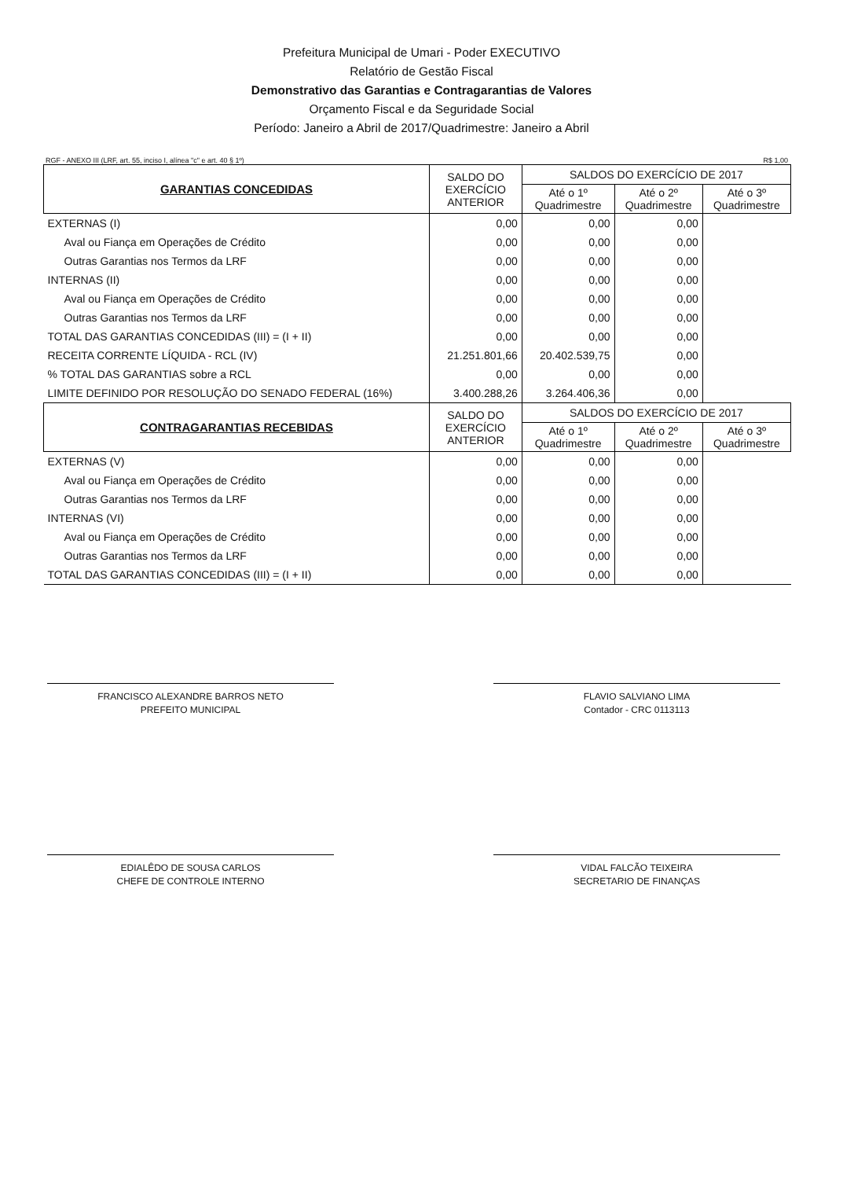Prefeitura Municipal de Umari - Poder EXECUTIVO
Relatório de Gestão Fiscal
Demonstrativo das Garantias e Contragarantias de Valores
Orçamento Fiscal e da Seguridade Social
Período: Janeiro a Abril de 2017/Quadrimestre: Janeiro a Abril
RGF - ANEXO III (LRF, art. 55, inciso I, alínea "c" e art. 40 § 1º) R$ 1,00
| GARANTIAS CONCEDIDAS | SALDO DO EXERCÍCIO ANTERIOR | SALDOS DO EXERCÍCIO DE 2017 | | |
| --- | --- | --- | --- | --- |
| | | Até o 1º Quadrimestre | Até o 2º Quadrimestre | Até o 3º Quadrimestre |
| EXTERNAS (I) | 0,00 | 0,00 | 0,00 | |
| Aval ou Fiança em Operações de Crédito | 0,00 | 0,00 | 0,00 | |
| Outras Garantias nos Termos da LRF | 0,00 | 0,00 | 0,00 | |
| INTERNAS (II) | 0,00 | 0,00 | 0,00 | |
| Aval ou Fiança em Operações de Crédito | 0,00 | 0,00 | 0,00 | |
| Outras Garantias nos Termos da LRF | 0,00 | 0,00 | 0,00 | |
| TOTAL DAS GARANTIAS CONCEDIDAS (III) = (I + II) | 0,00 | 0,00 | 0,00 | |
| RECEITA CORRENTE LÍQUIDA - RCL (IV) | 21.251.801,66 | 20.402.539,75 | 0,00 | |
| % TOTAL DAS GARANTIAS sobre a RCL | 0,00 | 0,00 | 0,00 | |
| LIMITE DEFINIDO POR RESOLUÇÃO DO SENADO FEDERAL (16%) | 3.400.288,26 | 3.264.406,36 | 0,00 | |
| CONTRAGARANTIAS RECEBIDAS | SALDO DO EXERCÍCIO ANTERIOR | SALDOS DO EXERCÍCIO DE 2017 | | |
| | | Até o 1º Quadrimestre | Até o 2º Quadrimestre | Até o 3º Quadrimestre |
| EXTERNAS (V) | 0,00 | 0,00 | 0,00 | |
| Aval ou Fiança em Operações de Crédito | 0,00 | 0,00 | 0,00 | |
| Outras Garantias nos Termos da LRF | 0,00 | 0,00 | 0,00 | |
| INTERNAS (VI) | 0,00 | 0,00 | 0,00 | |
| Aval ou Fiança em Operações de Crédito | 0,00 | 0,00 | 0,00 | |
| Outras Garantias nos Termos da LRF | 0,00 | 0,00 | 0,00 | |
| TOTAL DAS GARANTIAS CONCEDIDAS (III) = (I + II) | 0,00 | 0,00 | 0,00 | |
FRANCISCO ALEXANDRE BARROS NETO
PREFEITO MUNICIPAL
FLAVIO SALVIANO LIMA
Contador - CRC 0113113
EDIALÊDO DE SOUSA CARLOS
CHEFE DE CONTROLE INTERNO
VIDAL FALCÃO TEIXEIRA
SECRETARIO DE FINANÇAS